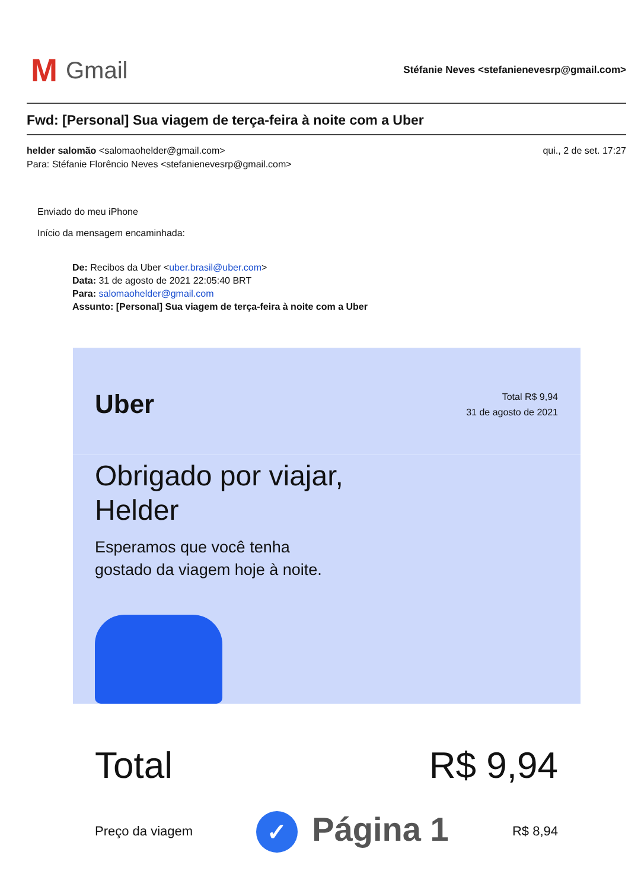M Gmail
Stéfanie Neves <stefanienevesrp@gmail.com>
Fwd: [Personal] Sua viagem de terça-feira à noite com a Uber
helder salomão <salomaohelder@gmail.com>
Para: Stéfanie Florêncio Neves <stefanienevesrp@gmail.com>
qui., 2 de set. 17:27
Enviado do meu iPhone
Início da mensagem encaminhada:
De: Recibos da Uber <uber.brasil@uber.com>
Data: 31 de agosto de 2021 22:05:40 BRT
Para: salomaohelder@gmail.com
Assunto: [Personal] Sua viagem de terça-feira à noite com a Uber
Uber
Total R$ 9,94
31 de agosto de 2021
Obrigado por viajar,
Helder
Esperamos que você tenha
gostado da viagem hoje à noite.
Total R$ 9,94
Preço da viagem
✓ Página 1
R$ 8,94